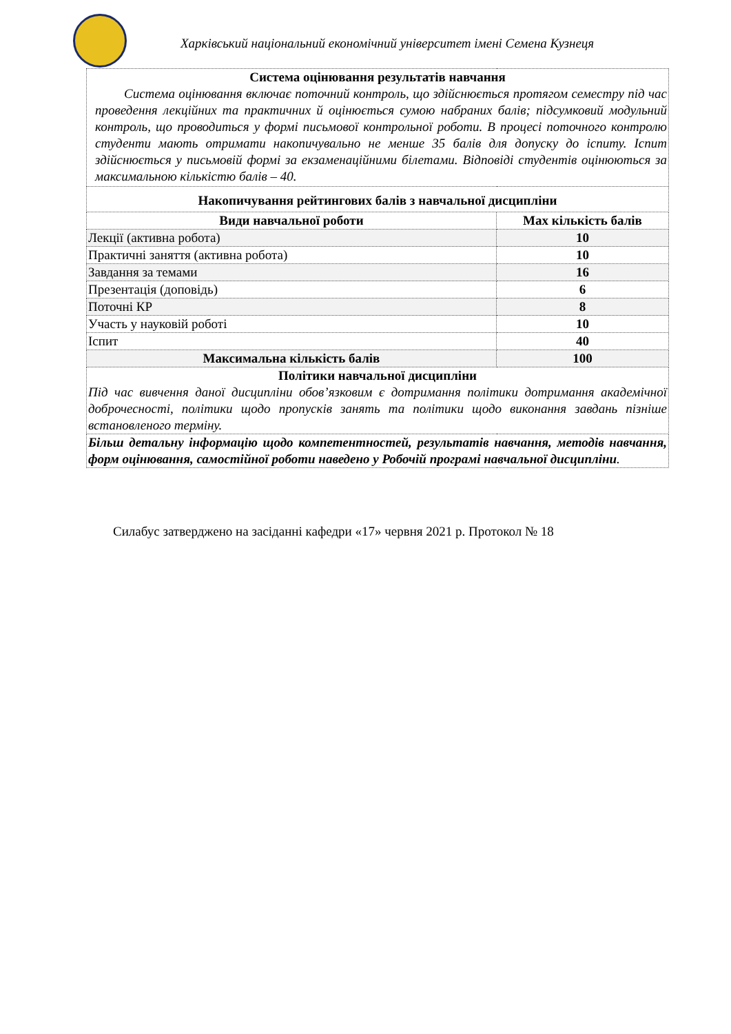Харківський національний економічний університет імені Семена Кузнеця
| Система оцінювання результатів навчання Система оцінювання включає поточний контроль, що здійснюється протягом семестру під час проведення лекційних та практичних й оцінюється сумою набраних балів; підсумковий модульний контроль, що проводиться у формі письмової контрольної роботи. В процесі поточного контролю студенти мають отримати накопичувально не менше 35 балів для допуску до іспиту. Іспит здійснюється у письмовій формі за екзаменаційними білетами. Відповіді студентів оцінюються за максимальною кількістю балів – 40. | |
| Накопичування рейтингових балів з навчальної дисципліни | |
| Види навчальної роботи | Max кількість балів |
| Лекції (активна робота) | 10 |
| Практичні заняття (активна робота) | 10 |
| Завдання за темами | 16 |
| Презентація (доповідь) | 6 |
| Поточні КР | 8 |
| Участь у науковій роботі | 10 |
| Іспит | 40 |
| Максимальна кількість балів | 100 |
| Політики навчальної дисципліни Під час вивчення даної дисципліни обов’язковим є дотримання політики дотримання академічної доброчесності, політики щодо пропусків занять та політики щодо виконання завдань пізніше встановленого терміну. | |
| Більш детальну інформацію щодо компетентностей, результатів навчання, методів навчання, форм оцінювання, самостійної роботи наведено у Робочій програмі навчальної дисципліни . | |
Силабус затверджено на засіданні кафедри «17» червня 2021 р. Протокол № 18